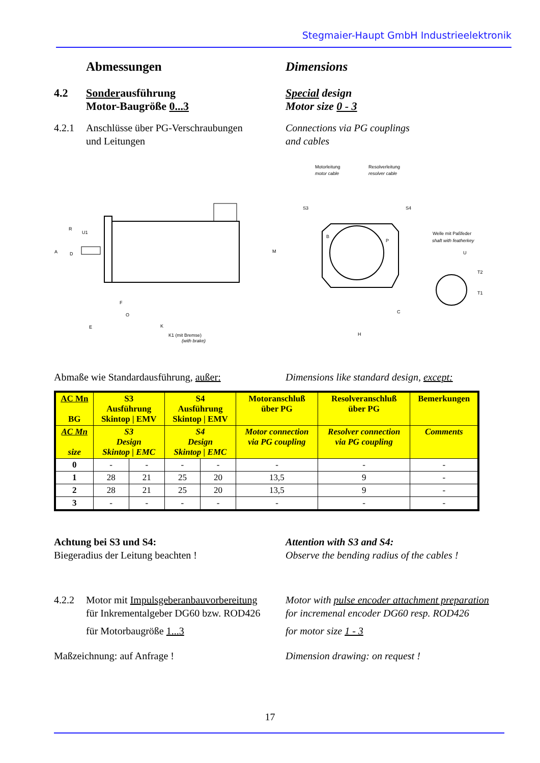Stegmaier-Haupt GmbH Industrieelektronik
Abmessungen Dimensions
4.2 Sonderausführung
Motor-Baugröße 0...3
Special design
Motor size 0 - 3
4.2.1 Anschlüsse über PG-Verschraubungen
und Leitungen
Connections via PG couplings
and cables
R
U1
A
D
M
F
O
E
K
K1 (mit Bremse)
(with brake)
Motorleitung
motor cable
Resolverleitung
resolver cable
S3
S4
B
P
C
H
Welle mit Paßfeder
shaft with featherkey
U
T2
T1
Abmaße wie Standardausführung, außer: Dimensions like standard design, except:
| AC Mn BG | S3 Ausführung Skintop / EMV | | S4 Ausführung Skintop / EMV | | Motoranschluß über PG | Resolveranschluß über PG | Bemerkungen |
| --- | --- | --- | --- | --- | --- | --- | --- |
| AC Mn size | S3 Design Skintop / EMC | | S4 Design Skintop / EMC | | Motor connection via PG coupling | Resolver connection via PG coupling | Comments |
| 0 | - | - | - | - | - | - | - |
| 1 | 28 | 21 | 25 | 20 | 13,5 | 9 | - |
| 2 | 28 | 21 | 25 | 20 | 13,5 | 9 | - |
| 3 | - | - | - | - | - | - | - |
Achtung bei S3 und S4:
Biegeradius der Leitung beachten !
Attention with S3 and S4:
Observe the bending radius of the cables !
4.2.2 Motor mit Impulsgeberanbauvorbereitung
für Inkrementalgeber DG60 bzw. ROD426
Motor with pulse encoder attachment preparation
for incremenal encoder DG60 resp. ROD426
für Motorbaugröße 1...3 for motor size 1 - 3
Maßzeichnung: auf Anfrage ! Dimension drawing: on request !
17